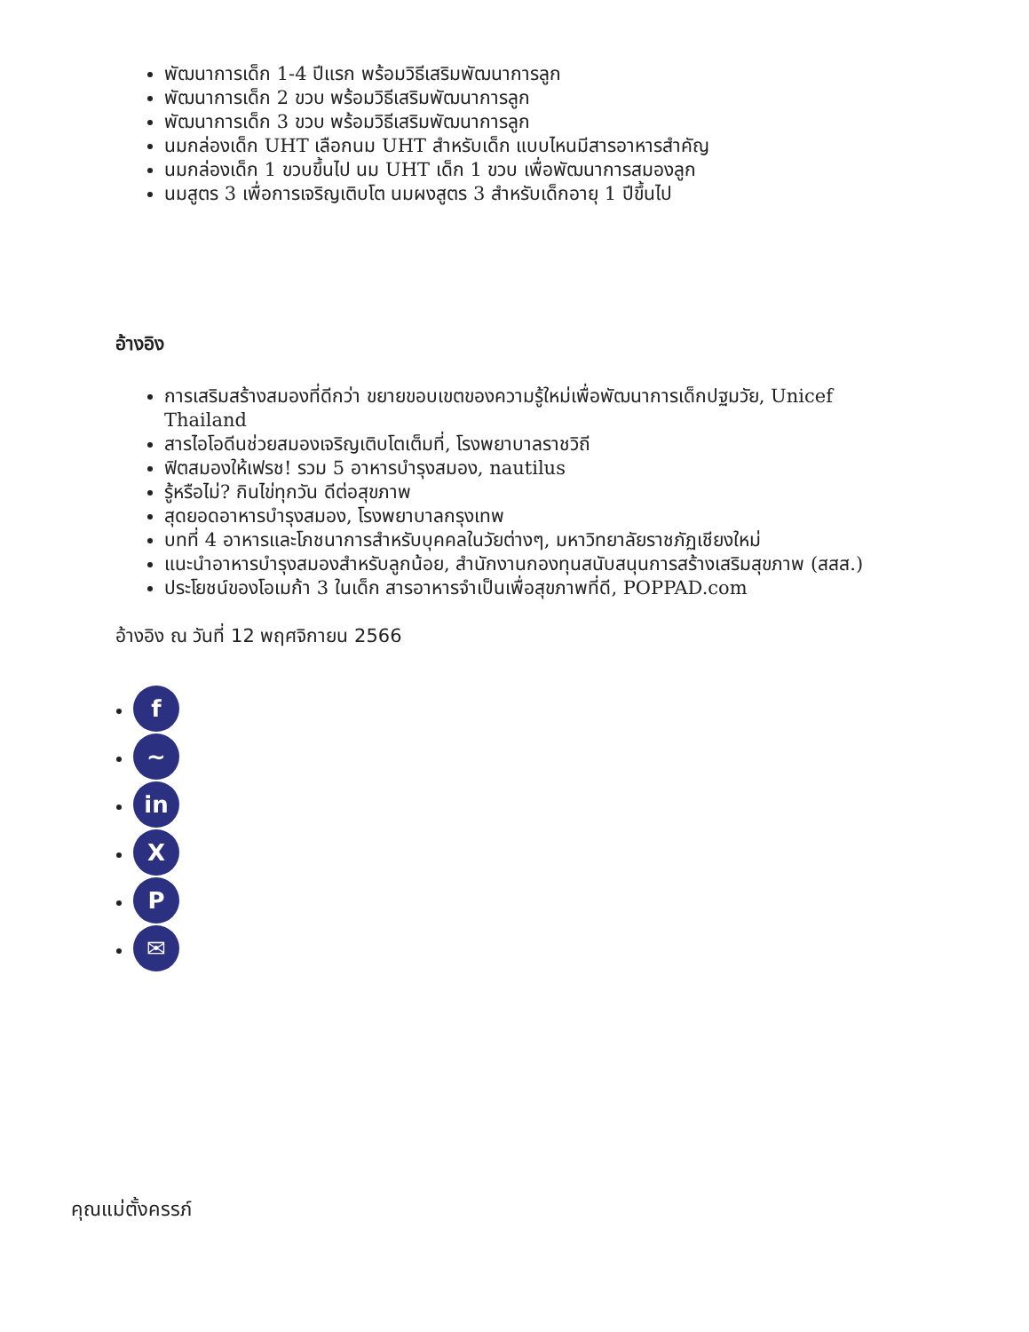พัฒนาการเด็ก 1-4 ปีแรก พร้อมวิธีเสริมพัฒนาการลูก
พัฒนาการเด็ก 2 ขวบ พร้อมวิธีเสริมพัฒนาการลูก
พัฒนาการเด็ก 3 ขวบ พร้อมวิธีเสริมพัฒนาการลูก
นมกล่องเด็ก UHT เลือกนม UHT สำหรับเด็ก แบบไหนมีสารอาหารสำคัญ
นมกล่องเด็ก 1 ขวบขึ้นไป นม UHT เด็ก 1 ขวบ เพื่อพัฒนาการสมองลูก
นมสูตร 3 เพื่อการเจริญเติบโต นมผงสูตร 3 สำหรับเด็กอายุ 1 ปีขึ้นไป
อ้างอิง
การเสริมสร้างสมองที่ดีกว่า ขยายขอบเขตของความรู้ใหม่เพื่อพัฒนาการเด็กปฐมวัย, Unicef Thailand
สารไอโอดีนช่วยสมองเจริญเติบโตเต็มที่, โรงพยาบาลราชวิถี
ฟิตสมองให้เฟรช! รวม 5 อาหารบำรุงสมอง, nautilus
รู้หรือไม่? กินไข่ทุกวัน ดีต่อสุขภาพ
สุดยอดอาหารบำรุงสมอง, โรงพยาบาลกรุงเทพ
บทที่ 4 อาหารและโภชนาการสำหรับบุคคลในวัยต่างๆ, มหาวิทยาลัยราชภัฏเชียงใหม่
แนะนำอาหารบำรุงสมองสำหรับลูกน้อย, สำนักงานกองทุนสนับสนุนการสร้างเสริมสุขภาพ (สสส.)
ประโยชน์ของโอเมก้า 3 ในเด็ก สารอาหารจำเป็นเพื่อสุขภาพที่ดี, POPPAD.com
อ้างอิง ณ วันที่ 12 พฤศจิกายน 2566
f
~
in
X
P
✉
คุณแม่ตั้งครรภ์